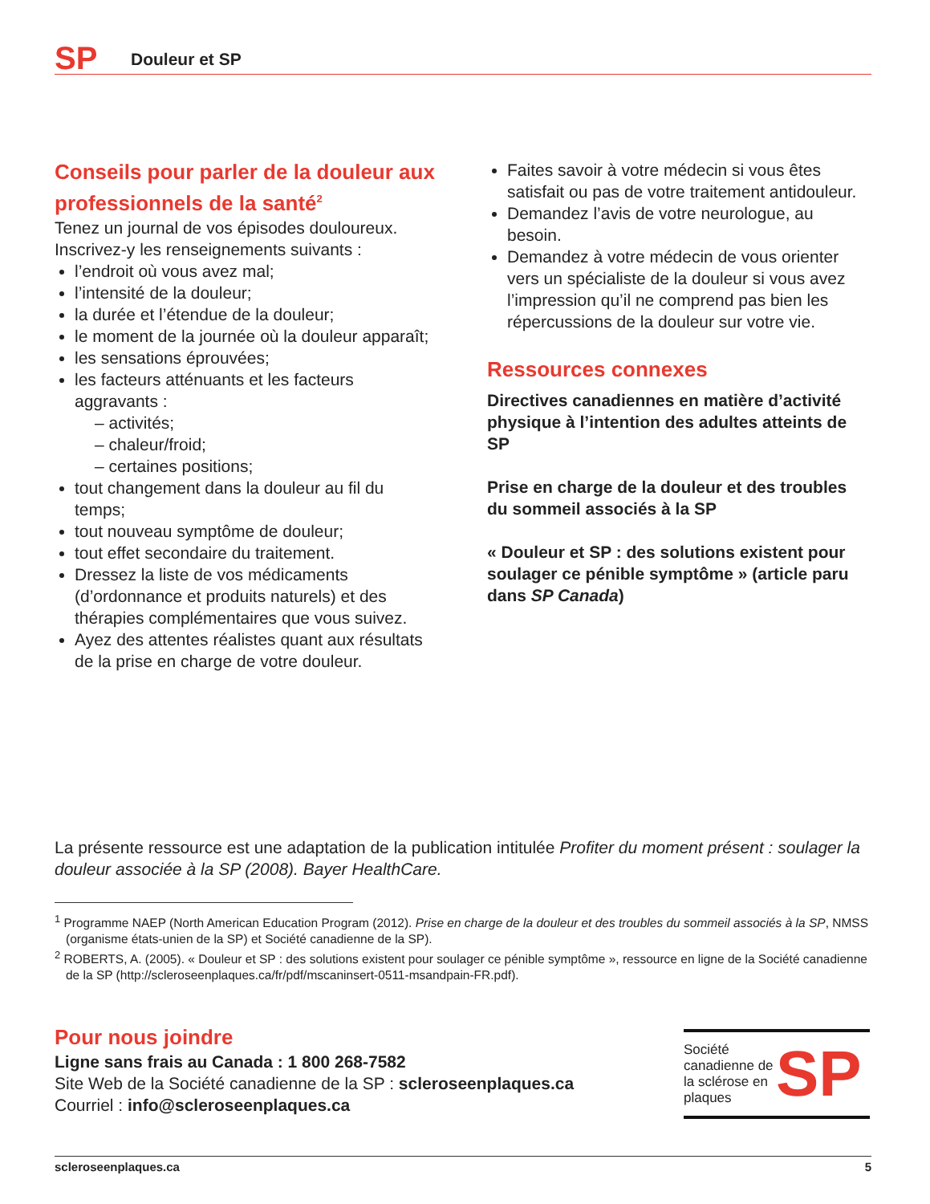SP
Douleur et SP
Conseils pour parler de la douleur aux professionnels de la santé<sup>2</sup>
Tenez un journal de vos épisodes douloureux. Inscrivez-y les renseignements suivants :
l’endroit où vous avez mal;
l’intensité de la douleur;
la durée et l’étendue de la douleur;
le moment de la journée où la douleur apparaît;
les sensations éprouvées;
les facteurs atténuants et les facteurs aggravants :
– activités;
– chaleur/froid;
– certaines positions;
tout changement dans la douleur au fil du temps;
tout nouveau symptôme de douleur;
tout effet secondaire du traitement.
Dressez la liste de vos médicaments (d’ordonnance et produits naturels) et des thérapies complémentaires que vous suivez.
Ayez des attentes réalistes quant aux résultats de la prise en charge de votre douleur.
Faites savoir à votre médecin si vous êtes satisfait ou pas de votre traitement antidouleur.
Demandez l’avis de votre neurologue, au besoin.
Demandez à votre médecin de vous orienter vers un spécialiste de la douleur si vous avez l’impression qu’il ne comprend pas bien les répercussions de la douleur sur votre vie.
Ressources connexes
Directives canadiennes en matière d’activité physique à l’intention des adultes atteints de SP
Prise en charge de la douleur et des troubles du sommeil associés à la SP
« Douleur et SP : des solutions existent pour soulager ce pénible symptôme » (article paru dans SP Canada)
La présente ressource est une adaptation de la publication intitulée Profiter du moment présent : soulager la douleur associée à la SP (2008). Bayer HealthCare.
<sup>1</sup> Programme NAEP (North American Education Program (2012). Prise en charge de la douleur et des troubles du sommeil associés à la SP, NMSS (organisme états-unien de la SP) et Société canadienne de la SP).
<sup>2</sup> ROBERTS, A. (2005). « Douleur et SP : des solutions existent pour soulager ce pénible symptôme », ressource en ligne de la Société canadienne de la SP (http://scleroseenplaques.ca/fr/pdf/mscaninsert-0511-msandpain-FR.pdf).
Pour nous joindre
Ligne sans frais au Canada : 1 800 268-7582
Site Web de la Société canadienne de la SP : scleroseenplaques.ca
Courriel : info@scleroseenplaques.ca
Société canadienne de la sclérose en plaques
SP
scleroseenplaques.ca 5